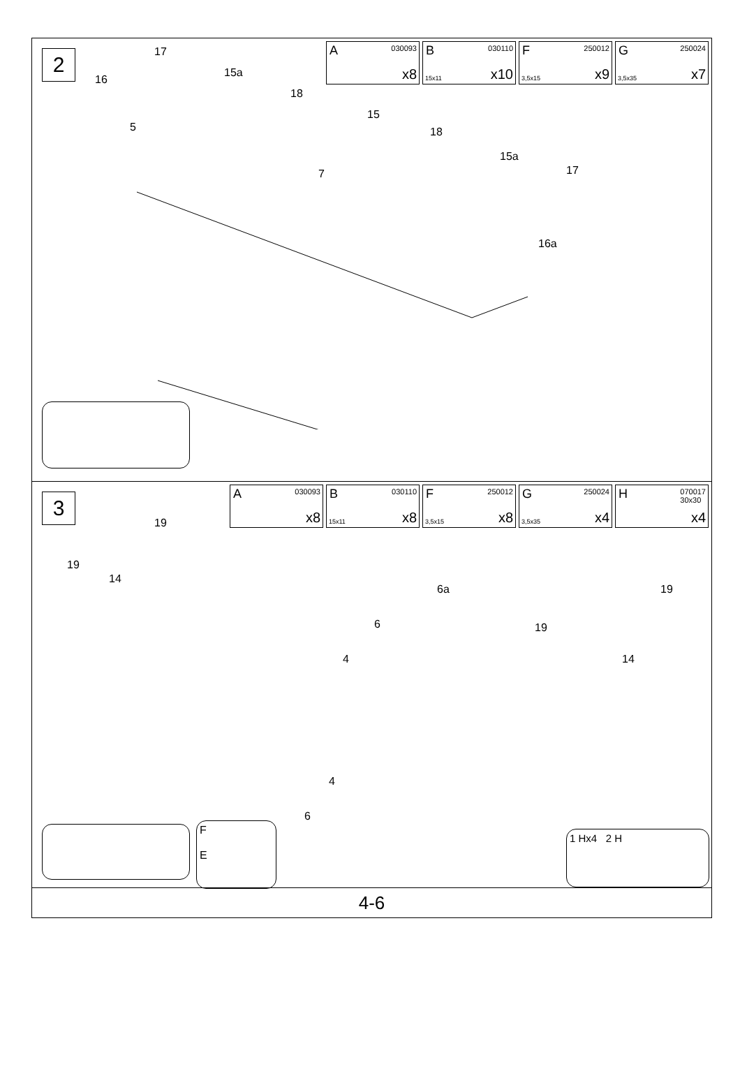2
A 030093
x8
B 030110
15x11 x10
F 250012
3,5x15 x9
G 250024
3,5x35 x7
16
17
15a
18
15
5
7
18
15a
17
16a
3
A 030093
x8
B 030110
15x11 x8
F 250012
3,5x15 x8
G 250024
3,5x35 x4
H 070017
30x30
x4
19
14
19
6a
6
4
19
19
14
4
6
F
E
1 Hx4 2 H
4-6